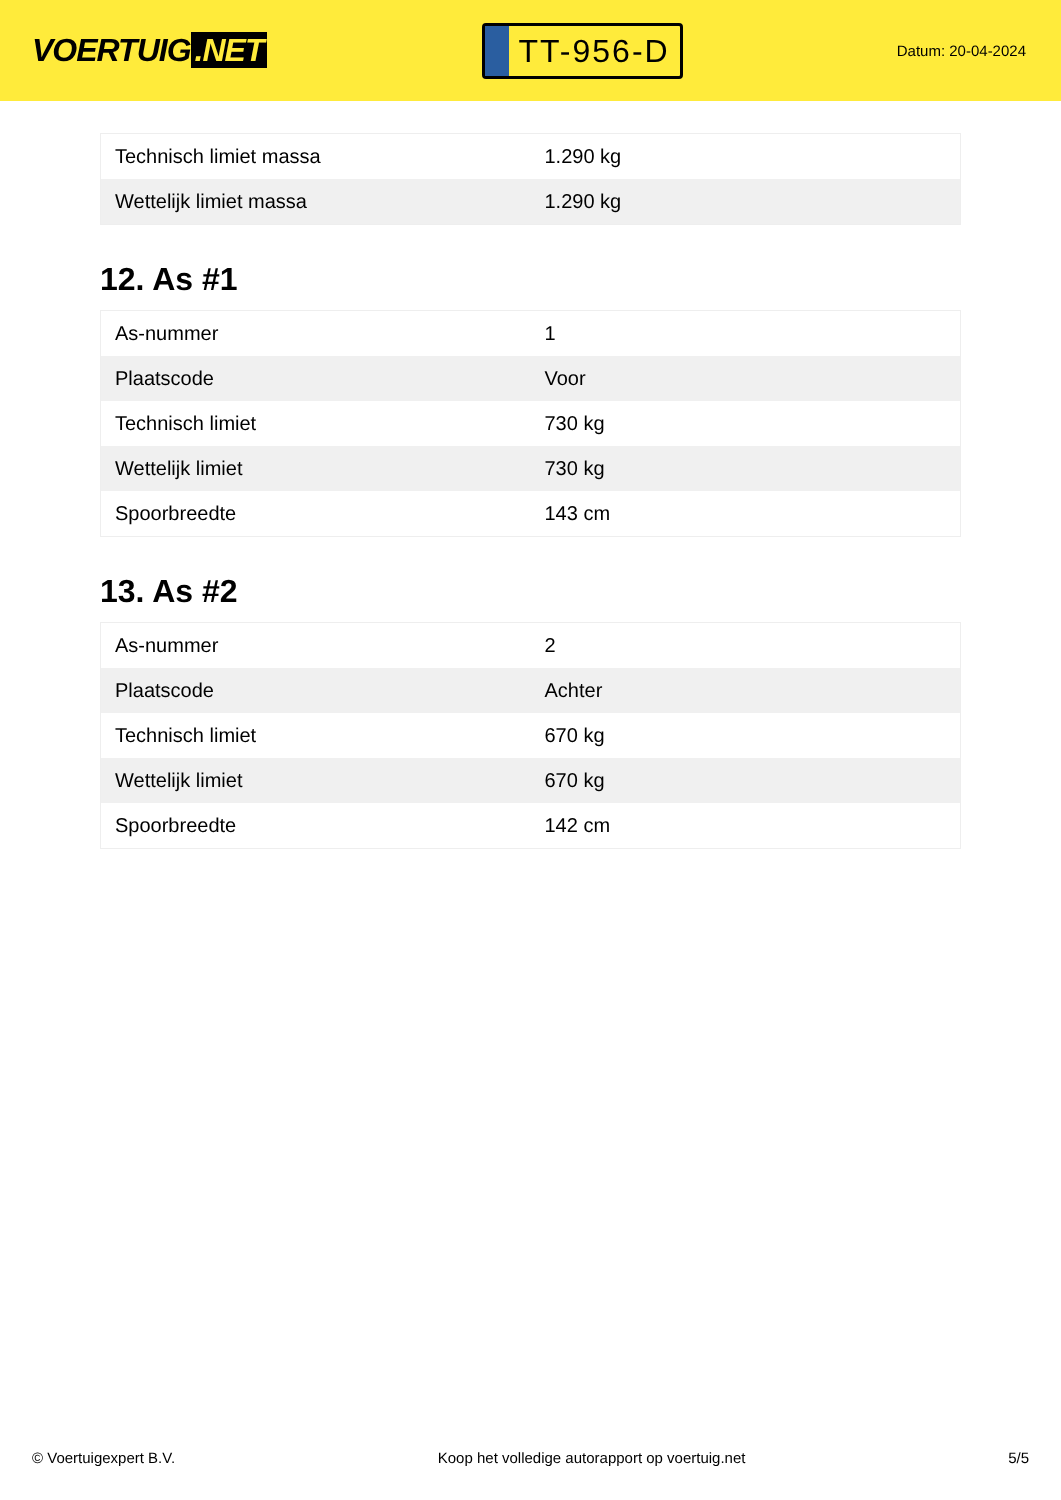VOERTUIG.NET
TT-956-D
Datum: 20-04-2024
| Technisch limiet massa | 1.290 kg |
| Wettelijk limiet massa | 1.290 kg |
12. As #1
| As-nummer | 1 |
| Plaatscode | Voor |
| Technisch limiet | 730 kg |
| Wettelijk limiet | 730 kg |
| Spoorbreedte | 143 cm |
13. As #2
| As-nummer | 2 |
| Plaatscode | Achter |
| Technisch limiet | 670 kg |
| Wettelijk limiet | 670 kg |
| Spoorbreedte | 142 cm |
© Voertuigexpert B.V. Koop het volledige autorapport op voertuig.net 5/5